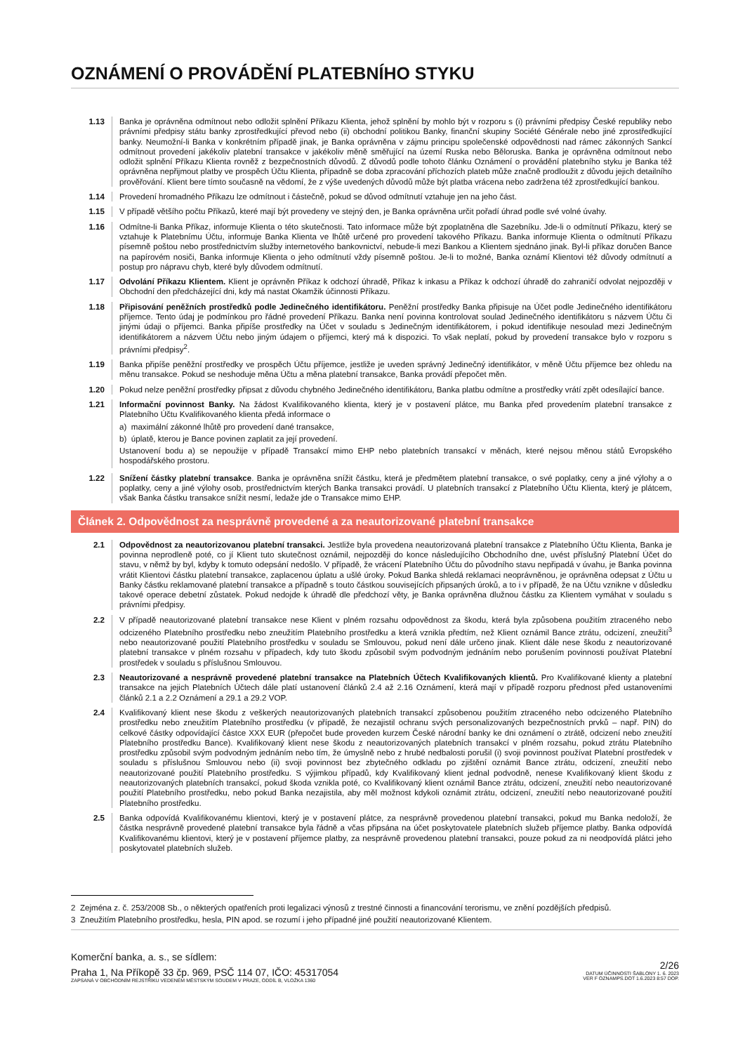OZNÁMENÍ O PROVÁDĚNÍ PLATEBNÍHO STYKU
1.13 Banka je oprávněna odmítnout nebo odložit splnění Příkazu Klienta, jehož splnění by mohlo být v rozporu s (i) právními předpisy České republiky nebo právními předpisy státu banky zprostředkující převod nebo (ii) obchodní politikou Banky, finanční skupiny Société Générale nebo jiné zprostředkující banky. Neumožní-li Banka v konkrétním případě jinak, je Banka oprávněna v zájmu principu společenské odpovědnosti nad rámec zákonných Sankcí odmítnout provedení jakékoliv platební transakce v jakékoliv měně směřující na území Ruska nebo Běloruska. Banka je oprávněna odmítnout nebo odložit splnění Příkazu Klienta rovněž z bezpečnostních důvodů. Z důvodů podle tohoto článku Oznámení o provádění platebního styku je Banka též oprávněna nepřijmout platby ve prospěch Účtu Klienta, případně se doba zpracování příchozích plateb může značně prodloužit z důvodu jejich detailního prověřování. Klient bere tímto současně na vědomí, že z výše uvedených důvodů může být platba vrácena nebo zadržena též zprostředkující bankou.
1.14 Provedení hromadného Příkazu lze odmítnout i částečně, pokud se důvod odmítnutí vztahuje jen na jeho část.
1.15 V případě většího počtu Příkazů, které mají být provedeny ve stejný den, je Banka oprávněna určit pořadí úhrad podle své volné úvahy.
1.16 Odmítne-li Banka Příkaz, informuje Klienta o této skutečnosti. Tato informace může být zpoplatněna dle Sazebníku. Jde-li o odmítnutí Příkazu, který se vztahuje k Platebnímu Účtu, informuje Banka Klienta ve lhůtě určené pro provedení takového Příkazu. Banka informuje Klienta o odmítnutí Příkazu písemně poštou nebo prostřednictvím služby internetového bankovnictví, nebude-li mezi Bankou a Klientem sjednáno jinak. Byl-li příkaz doručen Bance na papírovém nosiči, Banka informuje Klienta o jeho odmítnutí vždy písemně poštou. Je-li to možné, Banka oznámí Klientovi též důvody odmítnutí a postup pro nápravu chyb, které byly důvodem odmítnutí.
1.17 Odvolání Příkazu Klientem. Klient je oprávněn Příkaz k odchozí úhradě, Příkaz k inkasu a Příkaz k odchozí úhradě do zahraničí odvolat nejpozději v Obchodní den předcházející dni, kdy má nastat Okamžik účinnosti Příkazu.
1.18 Připisování peněžních prostředků podle Jedinečného identifikátoru. Peněžní prostředky Banka připisuje na Účet podle Jedinečného identifikátoru příjemce. Tento údaj je podmínkou pro řádné provedení Příkazu. Banka není povinna kontrolovat soulad Jedinečného identifikátoru s názvem Účtu či jinými údaji o příjemci. Banka připíše prostředky na Účet v souladu s Jedinečným identifikátorem, i pokud identifikuje nesoulad mezi Jedinečným identifikátorem a názvem Účtu nebo jiným údajem o příjemci, který má k dispozici. To však neplatí, pokud by provedení transakce bylo v rozporu s právními předpisy<sup>2</sup>.
1.19 Banka připíše peněžní prostředky ve prospěch Účtu příjemce, jestliže je uveden správný Jedinečný identifikátor, v měně Účtu příjemce bez ohledu na měnu transakce. Pokud se neshoduje měna Účtu a měna platební transakce, Banka provádí přepočet měn.
1.20 Pokud nelze peněžní prostředky připsat z důvodu chybného Jedinečného identifikátoru, Banka platbu odmítne a prostředky vrátí zpět odesílající bance.
1.21 Informační povinnost Banky. Na žádost Kvalifikovaného klienta, který je v postavení plátce, mu Banka před provedením platební transakce z Platebního Účtu Kvalifikovaného klienta předá informace o
a) maximální zákonné lhůtě pro provedení dané transakce,
b) úplatě, kterou je Bance povinen zaplatit za její provedení.
Ustanovení bodu a) se nepoužije v případě Transakcí mimo EHP nebo platebních transakcí v měnách, které nejsou měnou států Evropského hospodářského prostoru.
1.22 Snížení částky platební transakce. Banka je oprávněna snížit částku, která je předmětem platební transakce, o své poplatky, ceny a jiné výlohy a o poplatky, ceny a jiné výlohy osob, prostřednictvím kterých Banka transakci provádí. U platebních transakcí z Platebního Účtu Klienta, který je plátcem, však Banka částku transakce snížit nesmí, ledaže jde o Transakce mimo EHP.
Článek 2. Odpovědnost za nesprávně provedené a za neautorizované platební transakce
2.1 Odpovědnost za neautorizovanou platební transakci. Jestliže byla provedena neautorizovaná platební transakce z Platebního Účtu Klienta, Banka je povinna neprodleně poté, co jí Klient tuto skutečnost oznámil, nejpozději do konce následujícího Obchodního dne, uvést příslušný Platební Účet do stavu, v němž by byl, kdyby k tomuto odepsání nedošlo. V případě, že vrácení Platebního Účtu do původního stavu nepřipadá v úvahu, je Banka povinna vrátit Klientovi částku platební transakce, zaplacenou úplatu a ušlé úroky. Pokud Banka shledá reklamaci neoprávněnou, je oprávněna odepsat z Účtu u Banky částku reklamované platební transakce a případně s touto částkou souvisejících připsaných úroků, a to i v případě, že na Účtu vznikne v důsledku takové operace debetní zůstatek. Pokud nedojde k úhradě dle předchozí věty, je Banka oprávněna dlužnou částku za Klientem vymáhat v souladu s právními předpisy.
2.2 V případě neautorizované platební transakce nese Klient v plném rozsahu odpovědnost za škodu, která byla způsobena použitím ztraceného nebo odcizeného Platebního prostředku nebo zneužitím Platebního prostředku a která vznikla předtím, než Klient oznámil Bance ztrátu, odcizení, zneužití<sup>3</sup> nebo neautorizované použití Platebního prostředku v souladu se Smlouvou, pokud není dále určeno jinak. Klient dále nese škodu z neautorizované platební transakce v plném rozsahu v případech, kdy tuto škodu způsobil svým podvodným jednáním nebo porušením povinnosti používat Platební prostředek v souladu s příslušnou Smlouvou.
2.3 Neautorizované a nesprávně provedené platební transakce na Platebních Účtech Kvalifikovaných klientů. Pro Kvalifikované klienty a platební transakce na jejich Platebních Účtech dále platí ustanovení článků 2.4 až 2.16 Oznámení, která mají v případě rozporu přednost před ustanoveními článků 2.1 a 2.2 Oznámení a 29.1 a 29.2 VOP.
2.4 Kvalifikovaný klient nese škodu z veškerých neautorizovaných platebních transakcí způsobenou použitím ztraceného nebo odcizeného Platebního prostředku nebo zneužitím Platebního prostředku (v případě, že nezajistil ochranu svých personalizovaných bezpečnostních prvků – např. PIN) do celkové částky odpovídající částce XXX EUR (přepočet bude proveden kurzem České národní banky ke dni oznámení o ztrátě, odcizení nebo zneužití Platebního prostředku Bance). Kvalifikovaný klient nese škodu z neautorizovaných platebních transakcí v plném rozsahu, pokud ztrátu Platebního prostředku způsobil svým podvodným jednáním nebo tím, že úmyslně nebo z hrubé nedbalosti porušil (i) svoji povinnost používat Platební prostředek v souladu s příslušnou Smlouvou nebo (ii) svoji povinnost bez zbytečného odkladu po zjištění oznámit Bance ztrátu, odcizení, zneužití nebo neautorizované použití Platebního prostředku. S výjimkou případů, kdy Kvalifikovaný klient jednal podvodně, nenese Kvalifikovaný klient škodu z neautorizovaných platebních transakcí, pokud škoda vznikla poté, co Kvalifikovaný klient oznámil Bance ztrátu, odcizení, zneužití nebo neautorizované použití Platebního prostředku, nebo pokud Banka nezajistila, aby měl možnost kdykoli oznámit ztrátu, odcizení, zneužití nebo neautorizované použití Platebního prostředku.
2.5 Banka odpovídá Kvalifikovanému klientovi, který je v postavení plátce, za nesprávně provedenou platební transakci, pokud mu Banka nedoloží, že částka nesprávně provedené platební transakce byla řádně a včas připsána na účet poskytovatele platebních služeb příjemce platby. Banka odpovídá Kvalifikovanému klientovi, který je v postavení příjemce platby, za nesprávně provedenou platební transakci, pouze pokud za ni neodpovídá plátci jeho poskytovatel platebních služeb.
2 Zejména z. č. 253/2008 Sb., o některých opatřeních proti legalizaci výnosů z trestné činnosti a financování terorismu, ve znění pozdějších předpisů.
3 Zneužitím Platebního prostředku, hesla, PIN apod. se rozumí i jeho případné jiné použití neautorizované Klientem.
Komerční banka, a. s., se sídlem:
Praha 1, Na Příkopě 33 čp. 969, PSČ 114 07, IČO: 45317054
ZAPSANÁ V OBCHODNÍM REJSTŘÍKU VEDENÉM MĚSTSKÝM SOUDEM V PRAZE, ODDÍL B, VLOŽKA 1360
2/26
DATUM ÚČINNOSTI ŠABLONY 1. 6. 2023
VER F OZNAMPS.DOT 1.6.2023 8:57 DOP.